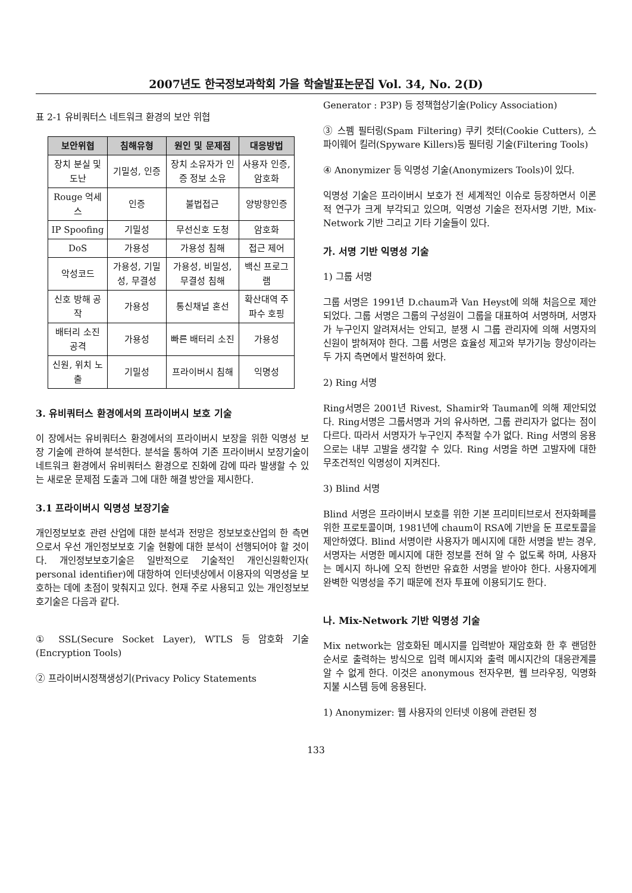2007년도 한국정보과학회 가을 학술발표논문집 Vol. 34, No. 2(D)
표 2-1 유비쿼터스 네트워크 환경의 보안 위협
| 보안위협 | 침해유형 | 원인 및 문제점 | 대응방법 |
| --- | --- | --- | --- |
| 장치 분실 및 도난 | 기밀성, 인증 | 장치 소유자가 인증 정보 소유 | 사용자 인증, 암호화 |
| Rouge 억세스 | 인증 | 불법접근 | 양방향인증 |
| IP Spoofing | 기밀성 | 무선신호 도청 | 암호화 |
| DoS | 가용성 | 가용성 침해 | 접근 제어 |
| 악성코드 | 가용성, 기밀성, 무결성 | 가용성, 비밀성, 무결성 침해 | 백신 프로그램 |
| 신호 방해 공작 | 가용성 | 통신채널 혼선 | 확산대역 주파수 호핑 |
| 배터리 소진 공격 | 가용성 | 빠른 배터리 소진 | 가용성 |
| 신원, 위치 노출 | 기밀성 | 프라이버시 침해 | 익명성 |
3. 유비쿼터스 환경에서의 프라이버시 보호 기술
이 장에서는 유비쿼터스 환경에서의 프라이버시 보장을 위한 익명성 보장 기술에 관하여 분석한다. 분석을 통하여 기존 프라이버시 보장기술이 네트워크 환경에서 유비쿼터스 환경으로 진화에 감에 따라 발생할 수 있는 새로운 문제점 도출과 그에 대한 해결 방안을 제시한다.
3.1 프라이버시 익명성 보장기술
개인정보보호 관련 산업에 대한 분석과 전망은 정보보호산업의 한 측면으로서 우선 개인정보보호 기술 현황에 대한 분석이 선행되어야 할 것이다. 개인정보보호기술은 일반적으로 기술적인 개인신원확인자( personal identifier)에 대항하여 인터넷상에서 이용자의 익명성을 보호하는 데에 초점이 맞춰지고 있다. 현재 주로 사용되고 있는 개인정보보호기술은 다음과 같다.
① SSL(Secure Socket Layer), WTLS 등 암호화 기술 (Encryption Tools)
② 프라이버시정책생성기(Privacy Policy Statements
Generator : P3P) 등 정책협상기술(Policy Association)
③ 스펨 필터링(Spam Filtering) 쿠키 컷터(Cookie Cutters), 스파이웨어 킬러(Spyware Killers)등 필터링 기술(Filtering Tools)
④ Anonymizer 등 익명성 기술(Anonymizers Tools)이 있다.
익명성 기술은 프라이버시 보호가 전 세계적인 이슈로 등장하면서 이론적 연구가 크게 부각되고 있으며, 익명성 기술은 전자서명 기반, Mix-Network 기반 그리고 기타 기술들이 있다.
가. 서명 기반 익명성 기술
1) 그룹 서명
그룹 서명은 1991년 D.chaum과 Van Heyst에 의해 처음으로 제안되었다. 그룹 서명은 그룹의 구성원이 그룹을 대표하여 서명하며, 서명자가 누구인지 알려져서는 안되고, 분쟁 시 그룹 관리자에 의해 서명자의 신원이 밝혀져야 한다. 그룹 서명은 효율성 제고와 부가기능 향상이라는 두 가지 측면에서 발전하여 왔다.
2) Ring 서명
Ring서명은 2001년 Rivest, Shamir와 Tauman에 의해 제안되었다. Ring서명은 그룹서명과 거의 유사하면, 그룹 관리자가 없다는 점이 다르다. 따라서 서명자가 누구인지 추적할 수가 없다. Ring 서명의 응용으로는 내부 고발을 생각할 수 있다. Ring 서명을 하면 고발자에 대한 무조건적인 익명성이 지켜진다.
3) Blind 서명
Blind 서명은 프라이버시 보호를 위한 기본 프리미티브로서 전자화폐를 위한 프로토콜이며, 1981년에 chaum이 RSA에 기반을 둔 프로토콜을 제안하였다. Blind 서명이란 사용자가 메시지에 대한 서명을 받는 경우, 서명자는 서명한 메시지에 대한 정보를 전혀 알 수 없도록 하며, 사용자는 메시지 하나에 오직 한번만 유효한 서명을 받아야 한다. 사용자에게 완벽한 익명성을 주기 때문에 전자 투표에 이용되기도 한다.
나. Mix-Network 기반 익명성 기술
Mix network는 암호화된 메시지를 입력받아 재암호화 한 후 랜덤한 순서로 출력하는 방식으로 입력 메시지와 출력 메시지간의 대응관계를 알 수 없게 한다. 이것은 anonymous 전자우편, 웹 브라우징, 익명화 지불 시스템 등에 응용된다.
1) Anonymizer: 웹 사용자의 인터넷 이용에 관련된 정
133